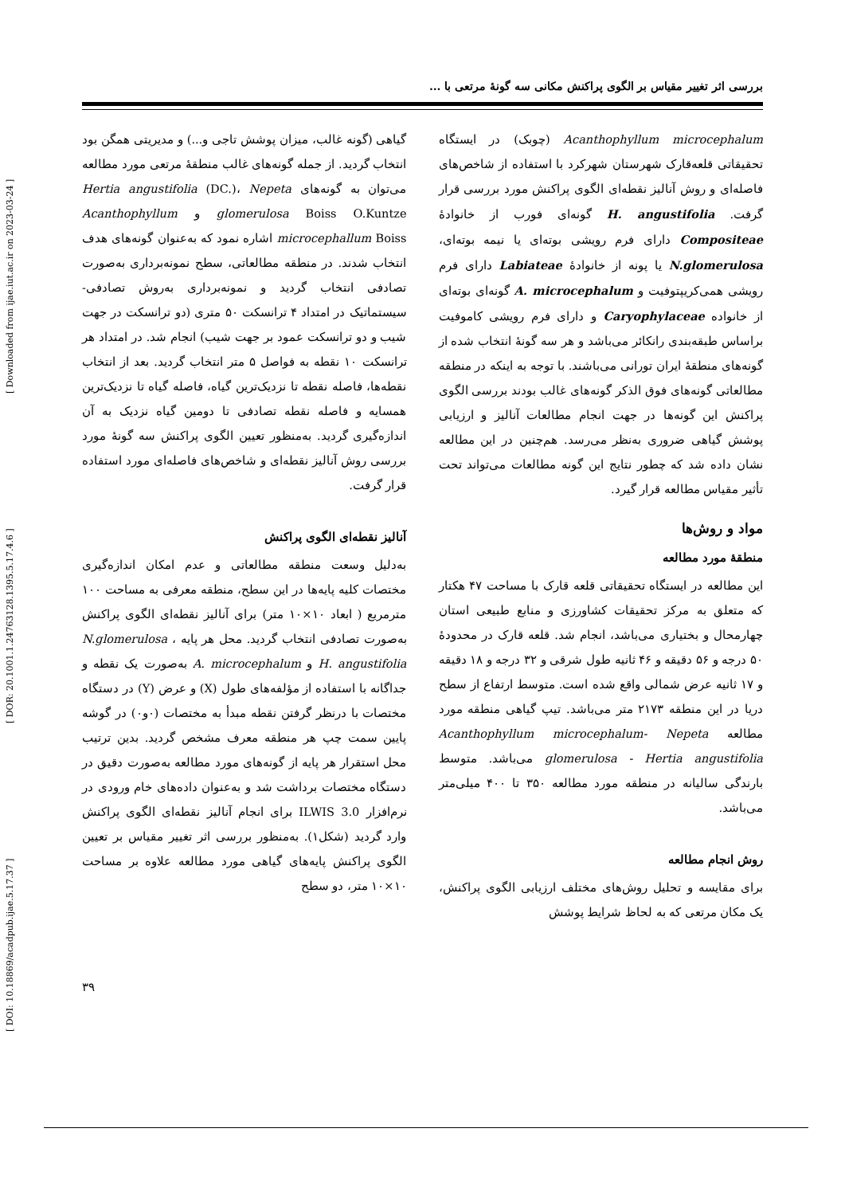[ DOI: 10.18869/acadpub.ijae.5.17.37 ] [ DOR: 20.1001.1.24763128.1395.5.17.4.6 ] [ Downloaded from ijae.iut.ac.ir on 2023-03-24 ]
بررسی اثر تغییر مقیاس بر الگوی پراکنش مکانی سه گونهٔ مرتعی با ...
Acanthophyllum microcephalum (چوبک) در ایستگاه تحقیقاتی قلعه‌قارک شهرستان شهرکرد با استفاده از شاخص‌های فاصله‌ای و روش آنالیز نقطه‌ای الگوی پراکنش مورد بررسی قرار گرفت. H. angustifolia گونه‌ای فورب از خانوادهٔ Compositeae دارای فرم رویشی بوته‌ای یا نیمه بوته‌ای، N.glomerulosa یا پونه از خانوادهٔ Labiateae دارای فرم رویشی همی‌کریپتوفیت و A. microcephalum گونه‌ای بوته‌ای از خانواده Caryophylaceae و دارای فرم رویشی کاموفیت براساس طبقه‌بندی رانکائر می‌باشد و هر سه گونهٔ انتخاب شده از گونه‌های منطقهٔ ایران تورانی می‌باشند. با توجه به اینکه در منطقه مطالعاتی گونه‌های فوق الذکر گونه‌های غالب بودند بررسی الگوی پراکنش این گونه‌ها در جهت انجام مطالعات آنالیز و ارزیابی پوشش گیاهی ضروری به‌نظر می‌رسد. هم‌چنین در این مطالعه نشان داده شد که چطور نتایج این گونه مطالعات می‌تواند تحت تأثیر مقیاس مطالعه قرار گیرد.
مواد و روش‌ها
منطقهٔ مورد مطالعه
این مطالعه در ایستگاه تحقیقاتی قلعه قارک با مساحت ۴۷ هکتار که متعلق به مرکز تحقیقات کشاورزی و منابع طبیعی استان چهارمحال و بختیاری می‌باشد، انجام شد. قلعه قارک در محدودهٔ ۵۰ درجه و ۵۶ دقیقه و ۴۶ ثانیه طول شرقی و ۳۲ درجه و ۱۸ دقیقه و ۱۷ ثانیه عرض شمالی واقع شده است. متوسط ارتفاع از سطح دریا در این منطقه ۲۱۷۳ متر می‌باشد. تیپ گیاهی منطقه مورد مطالعه Acanthophyllum microcephalum- Nepeta glomerulosa - Hertia angustifolia می‌باشد. متوسط بارندگی سالیانه در منطقه مورد مطالعه ۳۵۰ تا ۴۰۰ میلی‌متر می‌باشد.
روش انجام مطالعه
برای مقایسه و تحلیل روش‌های مختلف ارزیابی الگوی پراکنش، یک مکان مرتعی که به لحاظ شرایط پوشش
گیاهی (گونه غالب، میزان پوشش تاجی و...) و مدیریتی همگن بود انتخاب گردید. از جمله گونه‌های غالب منطقهٔ مرتعی مورد مطالعه می‌توان به گونه‌های Hertia angustifolia (DC.)، Nepeta glomerulosa Boiss O.Kuntze و Acanthophyllum microcephallum Boiss اشاره نمود که به‌عنوان گونه‌های هدف انتخاب شدند. در منطقه مطالعاتی، سطح نمونه‌برداری به‌صورت تصادفی انتخاب گردید و نمونه‌برداری به‌روش تصادفی- سیستماتیک در امتداد ۴ ترانسکت ۵۰ متری (دو ترانسکت در جهت شیب و دو ترانسکت عمود بر جهت شیب) انجام شد. در امتداد هر ترانسکت ۱۰ نقطه به فواصل ۵ متر انتخاب گردید. بعد از انتخاب نقطه‌ها، فاصله نقطه تا نزدیک‌ترین گیاه، فاصله گیاه تا نزدیک‌ترین همسایه و فاصله نقطه تصادفی تا دومین گیاه نزدیک به آن اندازه‌گیری گردید. به‌منظور تعیین الگوی پراکنش سه گونهٔ مورد بررسی روش آنالیز نقطه‌ای و شاخص‌های فاصله‌ای مورد استفاده قرار گرفت.
آنالیز نقطه‌ای الگوی پراکنش
به‌دلیل وسعت منطقه مطالعاتی و عدم امکان اندازه‌گیری مختصات کلیه پایه‌ها در این سطح، منطقه معرفی به مساحت ۱۰۰ مترمربع ( ابعاد ۱۰×۱۰ متر) برای آنالیز نقطه‌ای الگوی پراکنش به‌صورت تصادفی انتخاب گردید. محل هر پایه N.glomerulosa ، H. angustifolia و A. microcephalum به‌صورت یک نقطه و جداگانه با استفاده از مؤلفه‌های طول (X) و عرض (Y) در دستگاه مختصات با درنظر گرفتن نقطه مبدأ به مختصات (۰و۰) در گوشه پایین سمت چپ هر منطقه معرف مشخص گردید. بدین ترتیب محل استقرار هر پایه از گونه‌های مورد مطالعه به‌صورت دقیق در دستگاه مختصات برداشت شد و به‌عنوان داده‌های خام ورودی در نرم‌افزار ILWIS 3.0 برای انجام آنالیز نقطه‌ای الگوی پراکنش وارد گردید (شکل۱). به‌منظور بررسی اثر تغییر مقیاس بر تعیین الگوی پراکنش پایه‌های گیاهی مورد مطالعه علاوه بر مساحت ۱۰×۱۰ متر، دو سطح
۳۹